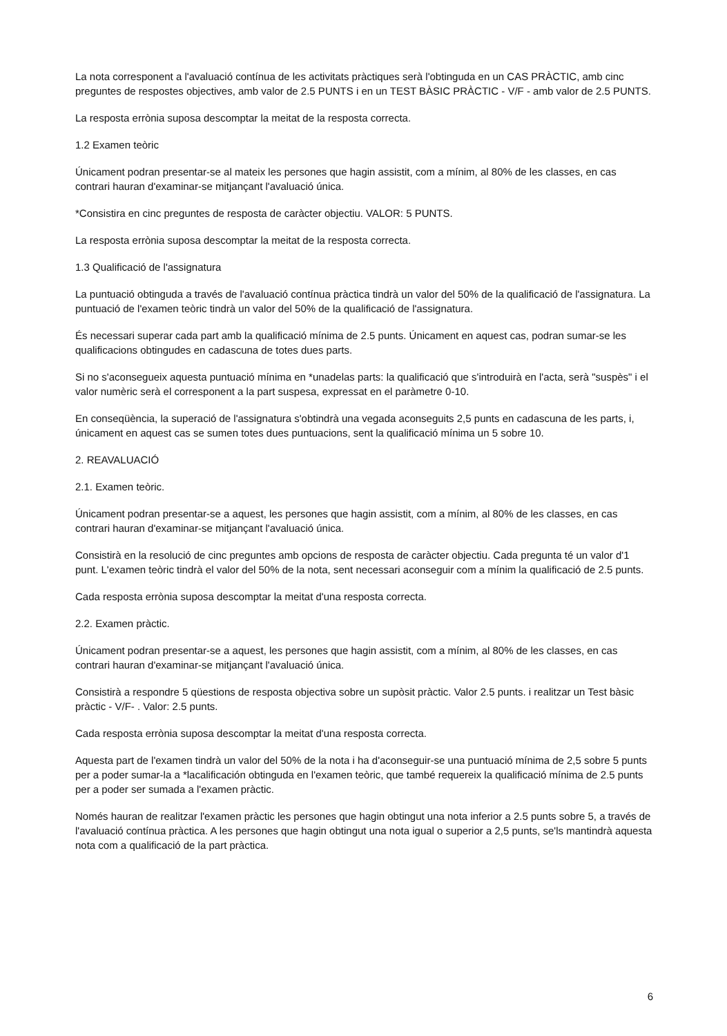La nota corresponent a l'avaluació contínua de les activitats pràctiques serà l'obtinguda en un CAS PRÀCTIC, amb cinc preguntes de respostes objectives, amb valor de 2.5 PUNTS i en un TEST BÀSIC PRÀCTIC - V/F - amb valor de 2.5 PUNTS.
La resposta errònia suposa descomptar la meitat de la resposta correcta.
1.2 Examen teòric
Únicament podran presentar-se al mateix les persones que hagin assistit, com a mínim, al 80% de les classes, en cas contrari hauran d'examinar-se mitjançant l'avaluació única.
*Consistira en cinc preguntes de resposta de caràcter objectiu. VALOR: 5 PUNTS.
La resposta errònia suposa descomptar la meitat de la resposta correcta.
1.3 Qualificació de l'assignatura
La puntuació obtinguda a través de l'avaluació contínua pràctica tindrà un valor del 50% de la qualificació de l'assignatura. La puntuació de l'examen teòric tindrà un valor del 50% de la qualificació de l'assignatura.
És necessari superar cada part amb la qualificació mínima de 2.5 punts. Únicament en aquest cas, podran sumar-se les qualificacions obtingudes en cadascuna de totes dues parts.
Si no s'aconsegueix aquesta puntuació mínima en *unadelas parts: la qualificació que s'introduirà en l'acta, serà "suspès" i el valor numèric serà el corresponent a la part suspesa, expressat en el paràmetre 0-10.
En conseqüència, la superació de l'assignatura s'obtindrà una vegada aconseguits 2,5 punts en cadascuna de les parts, i, únicament en aquest cas se sumen totes dues puntuacions, sent la qualificació mínima un 5 sobre 10.
2. REAVALUACIÓ
2.1. Examen teòric.
Únicament podran presentar-se a aquest, les persones que hagin assistit, com a mínim, al 80% de les classes, en cas contrari hauran d'examinar-se mitjançant l'avaluació única.
Consistirà en la resolució de cinc preguntes amb opcions de resposta de caràcter objectiu. Cada pregunta té un valor d'1 punt. L'examen teòric tindrà el valor del 50% de la nota, sent necessari aconseguir com a mínim la qualificació de 2.5 punts.
Cada resposta errònia suposa descomptar la meitat d'una resposta correcta.
2.2. Examen pràctic.
Únicament podran presentar-se a aquest, les persones que hagin assistit, com a mínim, al 80% de les classes, en cas contrari hauran d'examinar-se mitjançant l'avaluació única.
Consistirà a respondre 5 qüestions de resposta objectiva sobre un supòsit pràctic. Valor 2.5 punts. i realitzar un Test bàsic pràctic - V/F- . Valor: 2.5 punts.
Cada resposta errònia suposa descomptar la meitat d'una resposta correcta.
Aquesta part de l'examen tindrà un valor del 50% de la nota i ha d'aconseguir-se una puntuació mínima de 2,5 sobre 5 punts per a poder sumar-la a *lacalificación obtinguda en l'examen teòric, que també requereix la qualificació mínima de 2.5 punts per a poder ser sumada a l'examen pràctic.
Només hauran de realitzar l'examen pràctic les persones que hagin obtingut una nota inferior a 2.5 punts sobre 5, a través de l'avaluació contínua pràctica. A les persones que hagin obtingut una nota igual o superior a 2,5 punts, se'ls mantindrà aquesta nota com a qualificació de la part pràctica.
6